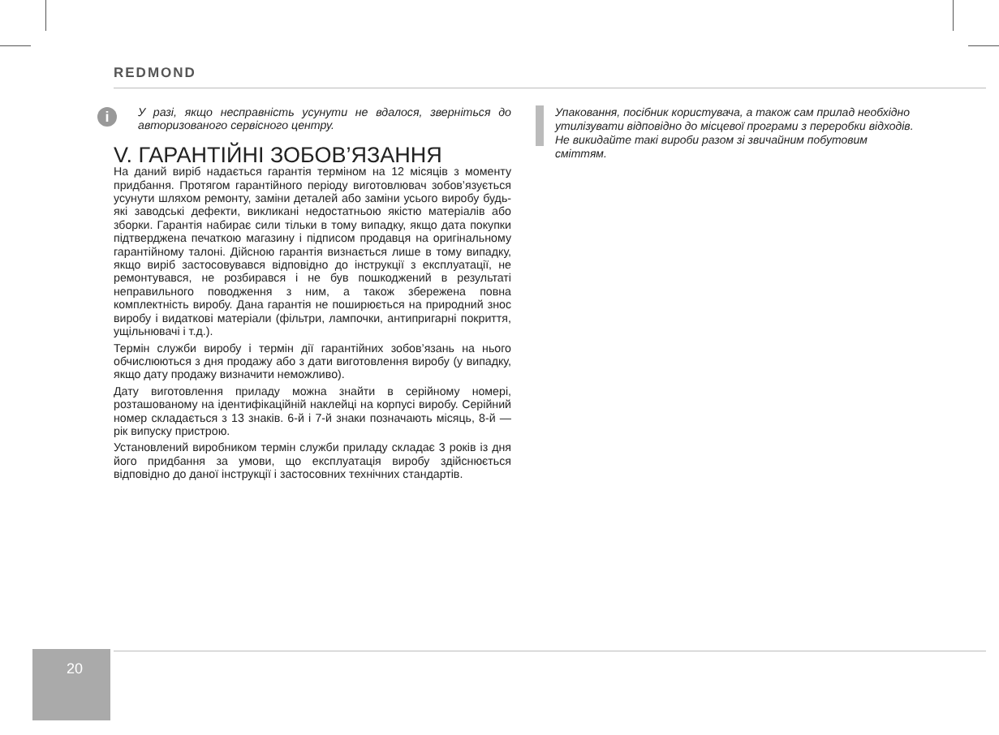REDMOND
i
У разі, якщо несправність усунути не вдалося, зверніться до авторизованого сервісного центру.
V. ГАРАНТІЙНІ ЗОБОВ’ЯЗАННЯ
На даний виріб надається гарантія терміном на 12 місяців з моменту придбання. Протягом гарантійного періоду виготовлювач зобов’язується усунути шляхом ремонту, заміни деталей або заміни усього виробу будь-які заводські дефекти, викликані недостатньою якістю матеріалів або зборки. Гарантія набирає сили тільки в тому випадку, якщо дата покупки підтверджена печаткою магазину і підписом продавця на оригінальному гарантійному талоні. Дійсною гарантія визнається лише в тому випадку, якщо виріб застосовувався відповідно до інструкції з експлуатації, не ремонтувався, не розбирався і не був пошкоджений в результаті неправильного поводження з ним, а також збережена повна комплектність виробу. Дана гарантія не поширюється на природний знос виробу і видаткові матеріали (фільтри, лампочки, антипригарні покриття, ущільнювачі і т.д.).
Термін служби виробу і термін дії гарантійних зобов’язань на нього обчислюються з дня продажу або з дати виготовлення виробу (у випадку, якщо дату продажу визначити неможливо).
Дату виготовлення приладу можна знайти в серійному номері, розташованому на ідентифікаційній наклейці на корпусі виробу. Серійний номер складається з 13 знаків. 6-й і 7-й знаки позначають місяць, 8-й — рік випуску пристрою.
Установлений виробником термін служби приладу складає 3 років із дня його придбання за умови, що експлуатація виробу здійснюється відповідно до даної інструкції і застосовних технічних стандартів.
Упаковання, посібник користувача, а також сам прилад необхідно утилізувати відповідно до місцевої програми з переробки відходів. Не викидайте такі вироби разом зі звичайним побутовим сміттям.
20